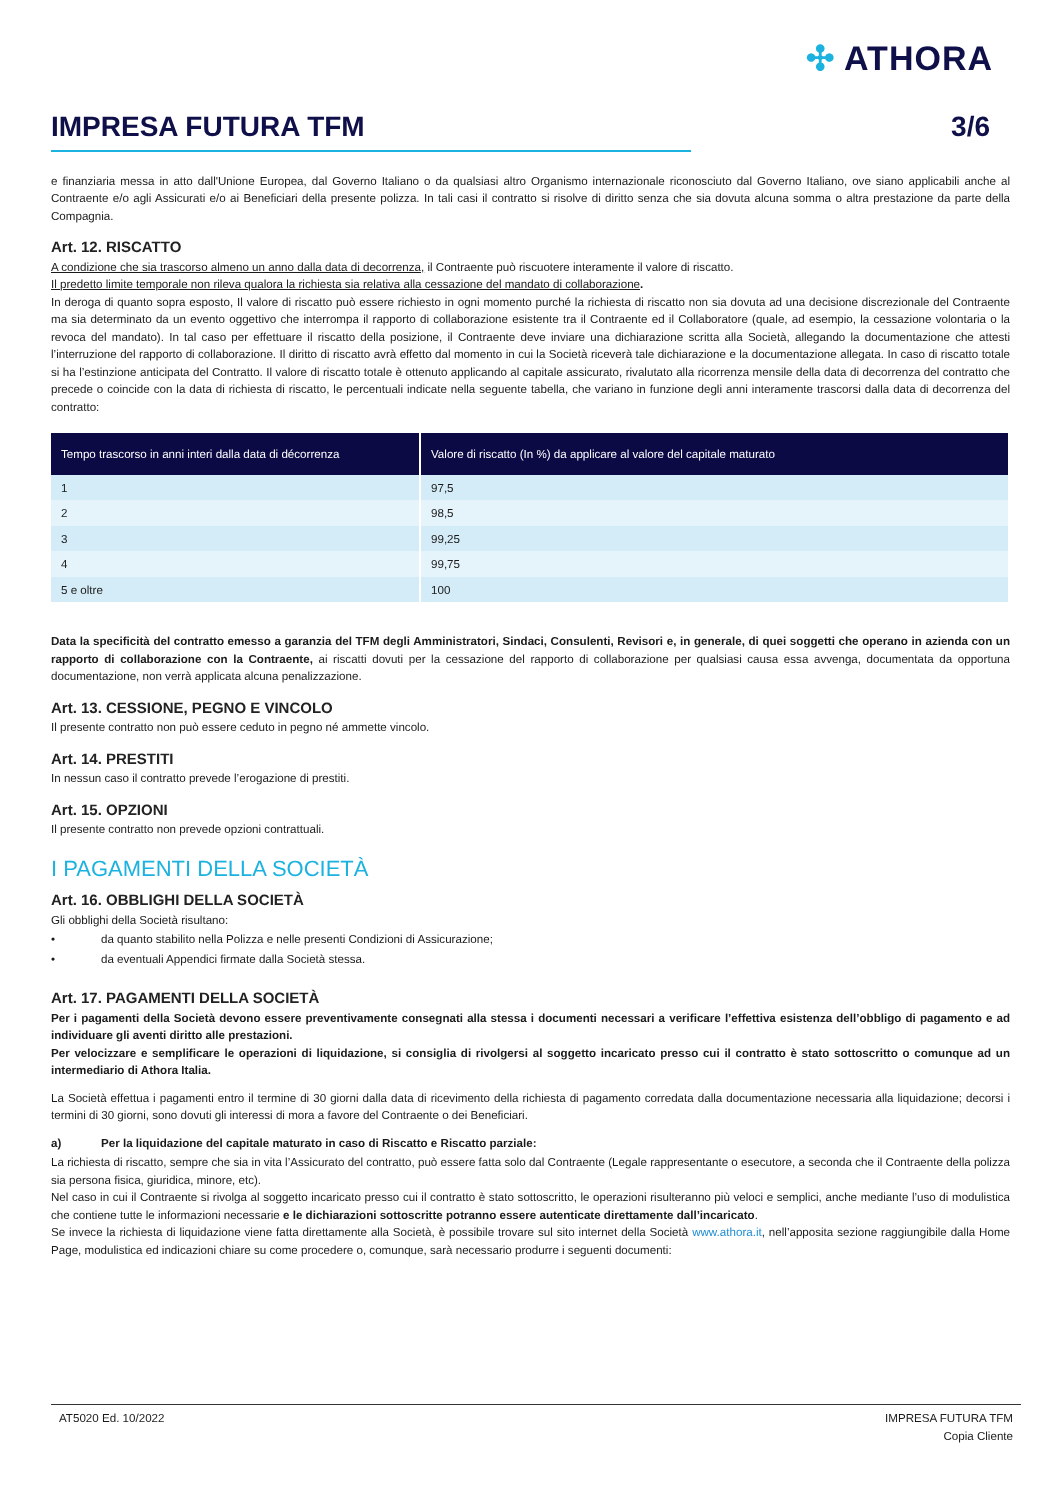✣ ATHORA
IMPRESA FUTURA TFM 3/6
e finanziaria messa in atto dall'Unione Europea, dal Governo Italiano o da qualsiasi altro Organismo internazionale riconosciuto dal Governo Italiano, ove siano applicabili anche al Contraente e/o agli Assicurati e/o ai Beneficiari della presente polizza. In tali casi il contratto si risolve di diritto senza che sia dovuta alcuna somma o altra prestazione da parte della Compagnia.
Art. 12. RISCATTO
A condizione che sia trascorso almeno un anno dalla data di decorrenza, il Contraente può riscuotere interamente il valore di riscatto.
Il predetto limite temporale non rileva qualora la richiesta sia relativa alla cessazione del mandato di collaborazione.
In deroga di quanto sopra esposto, Il valore di riscatto può essere richiesto in ogni momento purché la richiesta di riscatto non sia dovuta ad una decisione discrezionale del Contraente ma sia determinato da un evento oggettivo che interrompa il rapporto di collaborazione esistente tra il Contraente ed il Collaboratore (quale, ad esempio, la cessazione volontaria o la revoca del mandato). In tal caso per effettuare il riscatto della posizione, il Contraente deve inviare una dichiarazione scritta alla Società, allegando la documentazione che attesti l’interruzione del rapporto di collaborazione. Il diritto di riscatto avrà effetto dal momento in cui la Società riceverà tale dichiarazione e la documentazione allegata. In caso di riscatto totale si ha l’estinzione anticipata del Contratto. Il valore di riscatto totale è ottenuto applicando al capitale assicurato, rivalutato alla ricorrenza mensile della data di decorrenza del contratto che precede o coincide con la data di richiesta di riscatto, le percentuali indicate nella seguente tabella, che variano in funzione degli anni interamente trascorsi dalla data di decorrenza del contratto:
| Tempo trascorso in anni interi dalla data di décorrenza | Valore di riscatto (In %) da applicare al valore del capitale maturato |
| --- | --- |
| 1 | 97,5 |
| 2 | 98,5 |
| 3 | 99,25 |
| 4 | 99,75 |
| 5 e oltre | 100 |
Data la specificità del contratto emesso a garanzia del TFM degli Amministratori, Sindaci, Consulenti, Revisori e, in generale, di quei soggetti che operano in azienda con un rapporto di collaborazione con la Contraente, ai riscatti dovuti per la cessazione del rapporto di collaborazione per qualsiasi causa essa avvenga, documentata da opportuna documentazione, non verrà applicata alcuna penalizzazione.
Art. 13. CESSIONE, PEGNO E VINCOLO
Il presente contratto non può essere ceduto in pegno né ammette vincolo.
Art. 14. PRESTITI
In nessun caso il contratto prevede l’erogazione di prestiti.
Art. 15. OPZIONI
Il presente contratto non prevede opzioni contrattuali.
I PAGAMENTI DELLA SOCIETÀ
Art. 16. OBBLIGHI DELLA SOCIETÀ
Gli obblighi della Società risultano:
• da quanto stabilito nella Polizza e nelle presenti Condizioni di Assicurazione;
• da eventuali Appendici firmate dalla Società stessa.
Art. 17. PAGAMENTI DELLA SOCIETÀ
Per i pagamenti della Società devono essere preventivamente consegnati alla stessa i documenti necessari a verificare l’effettiva esistenza dell’obbligo di pagamento e ad individuare gli aventi diritto alle prestazioni.
Per velocizzare e semplificare le operazioni di liquidazione, si consiglia di rivolgersi al soggetto incaricato presso cui il contratto è stato sottoscritto o comunque ad un intermediario di Athora Italia.
La Società effettua i pagamenti entro il termine di 30 giorni dalla data di ricevimento della richiesta di pagamento corredata dalla documentazione necessaria alla liquidazione; decorsi i termini di 30 giorni, sono dovuti gli interessi di mora a favore del Contraente o dei Beneficiari.
a) Per la liquidazione del capitale maturato in caso di Riscatto e Riscatto parziale:
La richiesta di riscatto, sempre che sia in vita l’Assicurato del contratto, può essere fatta solo dal Contraente (Legale rappresentante o esecutore, a seconda che il Contraente della polizza sia persona fisica, giuridica, minore, etc).
Nel caso in cui il Contraente si rivolga al soggetto incaricato presso cui il contratto è stato sottoscritto, le operazioni risulteranno più veloci e semplici, anche mediante l’uso di modulistica che contiene tutte le informazioni necessarie e le dichiarazioni sottoscritte potranno essere autenticate direttamente dall’incaricato.
Se invece la richiesta di liquidazione viene fatta direttamente alla Società, è possibile trovare sul sito internet della Società www.athora.it, nell’apposita sezione raggiungibile dalla Home Page, modulistica ed indicazioni chiare su come procedere o, comunque, sarà necessario produrre i seguenti documenti:
AT5020 Ed. 10/2022 IMPRESA FUTURA TFM
Copia Cliente